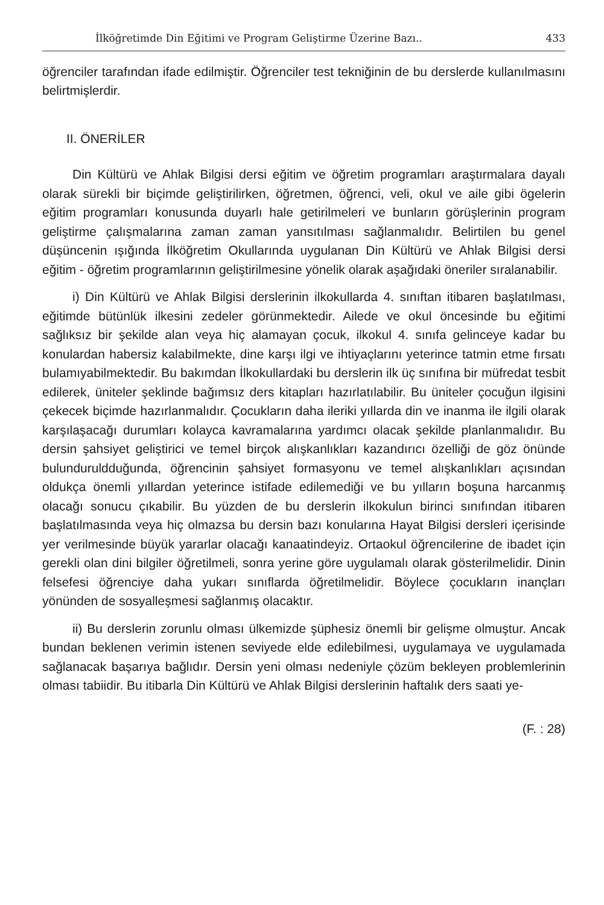İlköğretimde Din Eğitimi ve Program Geliştirme Üzerine Bazı.. 433
öğrenciler tarafından ifade edilmiştir. Öğrenciler test tekniğinin de bu derslerde kullanılmasını belirtmişlerdir.
II. ÖNERİLER
Din Kültürü ve Ahlak Bilgisi dersi eğitim ve öğretim programları araştırmalara dayalı olarak sürekli bir biçimde geliştirilirken, öğretmen, öğrenci, veli, okul ve aile gibi ögelerin eğitim programları konusunda duyarlı hale getirilmeleri ve bunların görüşlerinin program geliştirme çalışmalarına zaman zaman yansıtılması sağlanmalıdır. Belirtilen bu genel düşüncenin ışığında İlköğretim Okullarında uygulanan Din Kültürü ve Ahlak Bilgisi dersi eğitim - öğretim programlarının geliştirilmesine yönelik olarak aşağıdaki öneriler sıralanabilir.
i) Din Kültürü ve Ahlak Bilgisi derslerinin ilkokullarda 4. sınıftan itibaren başlatılması, eğitimde bütünlük ilkesini zedeler görünmektedir. Ailede ve okul öncesinde bu eğitimi sağlıksız bir şekilde alan veya hiç alamayan çocuk, ilkokul 4. sınıfa gelinceye kadar bu konulardan habersiz kalabilmekte, dine karşı ilgi ve ihtiyaçlarını yeterince tatmin etme fırsatı bulamıyabilmektedir. Bu bakımdan İlkokullardaki bu derslerin ilk üç sınıfına bir müfredat tesbit edilerek, üniteler şeklinde bağımsız ders kitapları hazırlatılabilir. Bu üniteler çocuğun ilgisini çekecek biçimde hazırlanmalıdır. Çocukların daha ileriki yıllarda din ve inanma ile ilgili olarak karşılaşacağı durumları kolayca kavramalarına yardımcı olacak şekilde planlanmalıdır. Bu dersin şahsiyet geliştirici ve temel birçok alışkanlıkları kazandırıcı özelliği de göz önünde bulunduruldduğunda, öğrencinin şahsiyet formasyonu ve temel alışkanlıkları açısından oldukça önemli yıllardan yeterince istifade edilemediği ve bu yılların boşuna harcanmış olacağı sonucu çıkabilir. Bu yüzden de bu derslerin ilkokulun birinci sınıfından itibaren başlatılmasında veya hiç olmazsa bu dersin bazı konularına Hayat Bilgisi dersleri içerisinde yer verilmesinde büyük yararlar olacağı kanaatindeyiz. Ortaokul öğrencilerine de ibadet için gerekli olan dini bilgiler öğretilmeli, sonra yerine göre uygulamalı olarak gösterilmelidir. Dinin felsefesi öğrenciye daha yukarı sınıflarda öğretilmelidir. Böylece çocukların inançları yönünden de sosyalleşmesi sağlanmış olacaktır.
ii) Bu derslerin zorunlu olması ülkemizde şüphesiz önemli bir gelişme olmuştur. Ancak bundan beklenen verimin istenen seviyede elde edilebilmesi, uygulamaya ve uygulamada sağlanacak başarıya bağlıdır. Dersin yeni olması nedeniyle çözüm bekleyen problemlerinin olması tabiidir. Bu itibarla Din Kültürü ve Ahlak Bilgisi derslerinin haftalık ders saati ye-
(F. : 28)